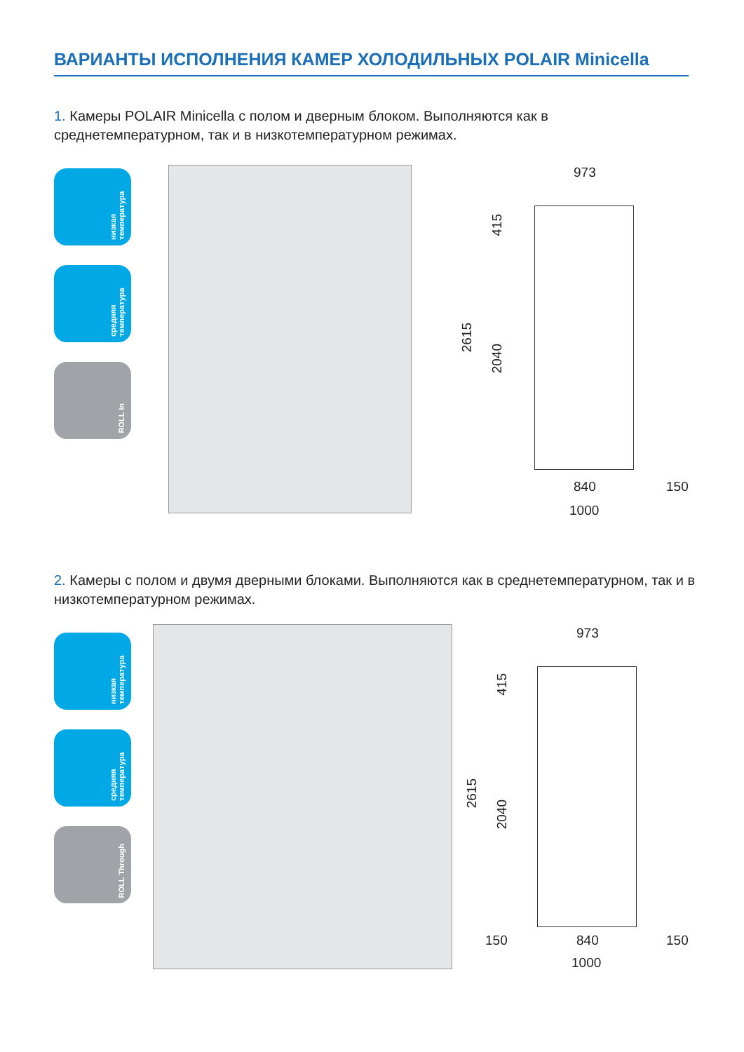ВАРИАНТЫ ИСПОЛНЕНИЯ КАМЕР ХОЛОДИЛЬНЫХ POLAIR Minicella
1. Камеры POLAIR Minicella с полом и дверным блоком. Выполняются как в среднетемпературном, так и в низкотемпературном режимах.
низкая температура
средняя температура
ROLL In
973
2615
415
2040
840 150
1000
2. Камеры с полом и двумя дверными блоками. Выполняются как в среднетемпературном, так и в низкотемпературном режимах.
низкая температура
средняя температура
ROLL Through
973
2615
415
2040
150 840 150
1000